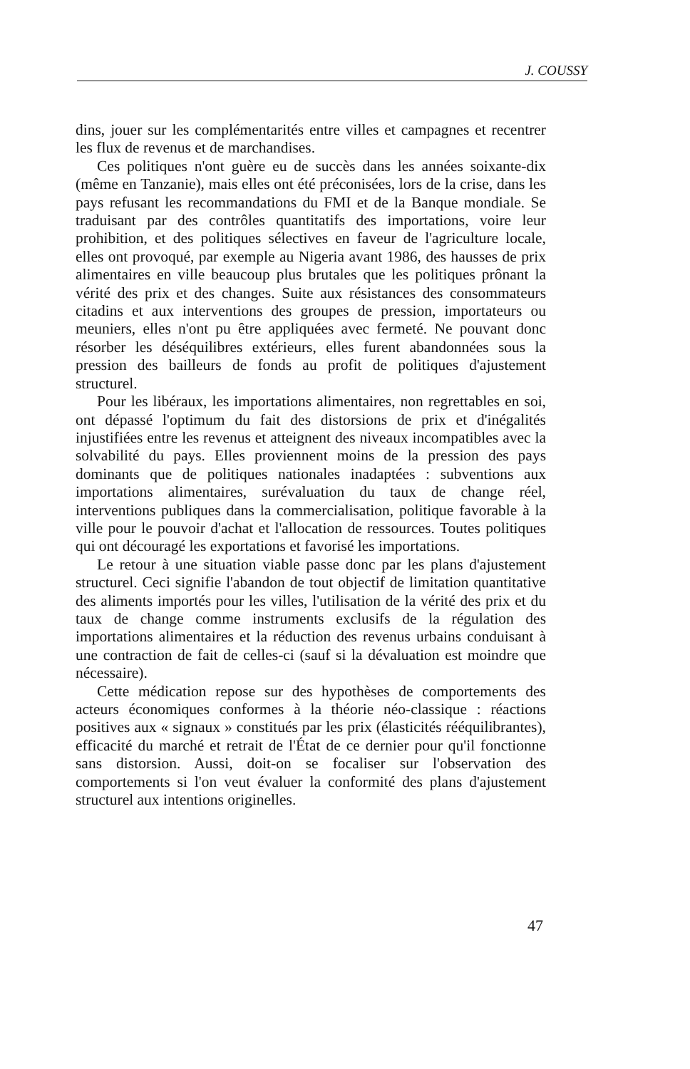J. COUSSY
dins, jouer sur les complémentarités entre villes et campagnes et recentrer les flux de revenus et de marchandises.
Ces politiques n'ont guère eu de succès dans les années soixante-dix (même en Tanzanie), mais elles ont été préconisées, lors de la crise, dans les pays refusant les recommandations du FMI et de la Banque mondiale. Se traduisant par des contrôles quantitatifs des importations, voire leur prohibition, et des politiques sélectives en faveur de l'agriculture locale, elles ont provoqué, par exemple au Nigeria avant 1986, des hausses de prix alimentaires en ville beaucoup plus brutales que les politiques prônant la vérité des prix et des changes. Suite aux résistances des consommateurs citadins et aux interventions des groupes de pression, importateurs ou meuniers, elles n'ont pu être appliquées avec fermeté. Ne pouvant donc résorber les déséquilibres extérieurs, elles furent abandonnées sous la pression des bailleurs de fonds au profit de politiques d'ajustement structurel.
Pour les libéraux, les importations alimentaires, non regrettables en soi, ont dépassé l'optimum du fait des distorsions de prix et d'inégalités injustifiées entre les revenus et atteignent des niveaux incompatibles avec la solvabilité du pays. Elles proviennent moins de la pression des pays dominants que de politiques nationales inadaptées : subventions aux importations alimentaires, surévaluation du taux de change réel, interventions publiques dans la commercialisation, politique favorable à la ville pour le pouvoir d'achat et l'allocation de ressources. Toutes politiques qui ont découragé les exportations et favorisé les importations.
Le retour à une situation viable passe donc par les plans d'ajustement structurel. Ceci signifie l'abandon de tout objectif de limitation quantitative des aliments importés pour les villes, l'utilisation de la vérité des prix et du taux de change comme instruments exclusifs de la régulation des importations alimentaires et la réduction des revenus urbains conduisant à une contraction de fait de celles-ci (sauf si la dévaluation est moindre que nécessaire).
Cette médication repose sur des hypothèses de comportements des acteurs économiques conformes à la théorie néo-classique : réactions positives aux « signaux » constitués par les prix (élasticités rééquilibrantes), efficacité du marché et retrait de l'État de ce dernier pour qu'il fonctionne sans distorsion. Aussi, doit-on se focaliser sur l'observation des comportements si l'on veut évaluer la conformité des plans d'ajustement structurel aux intentions originelles.
47